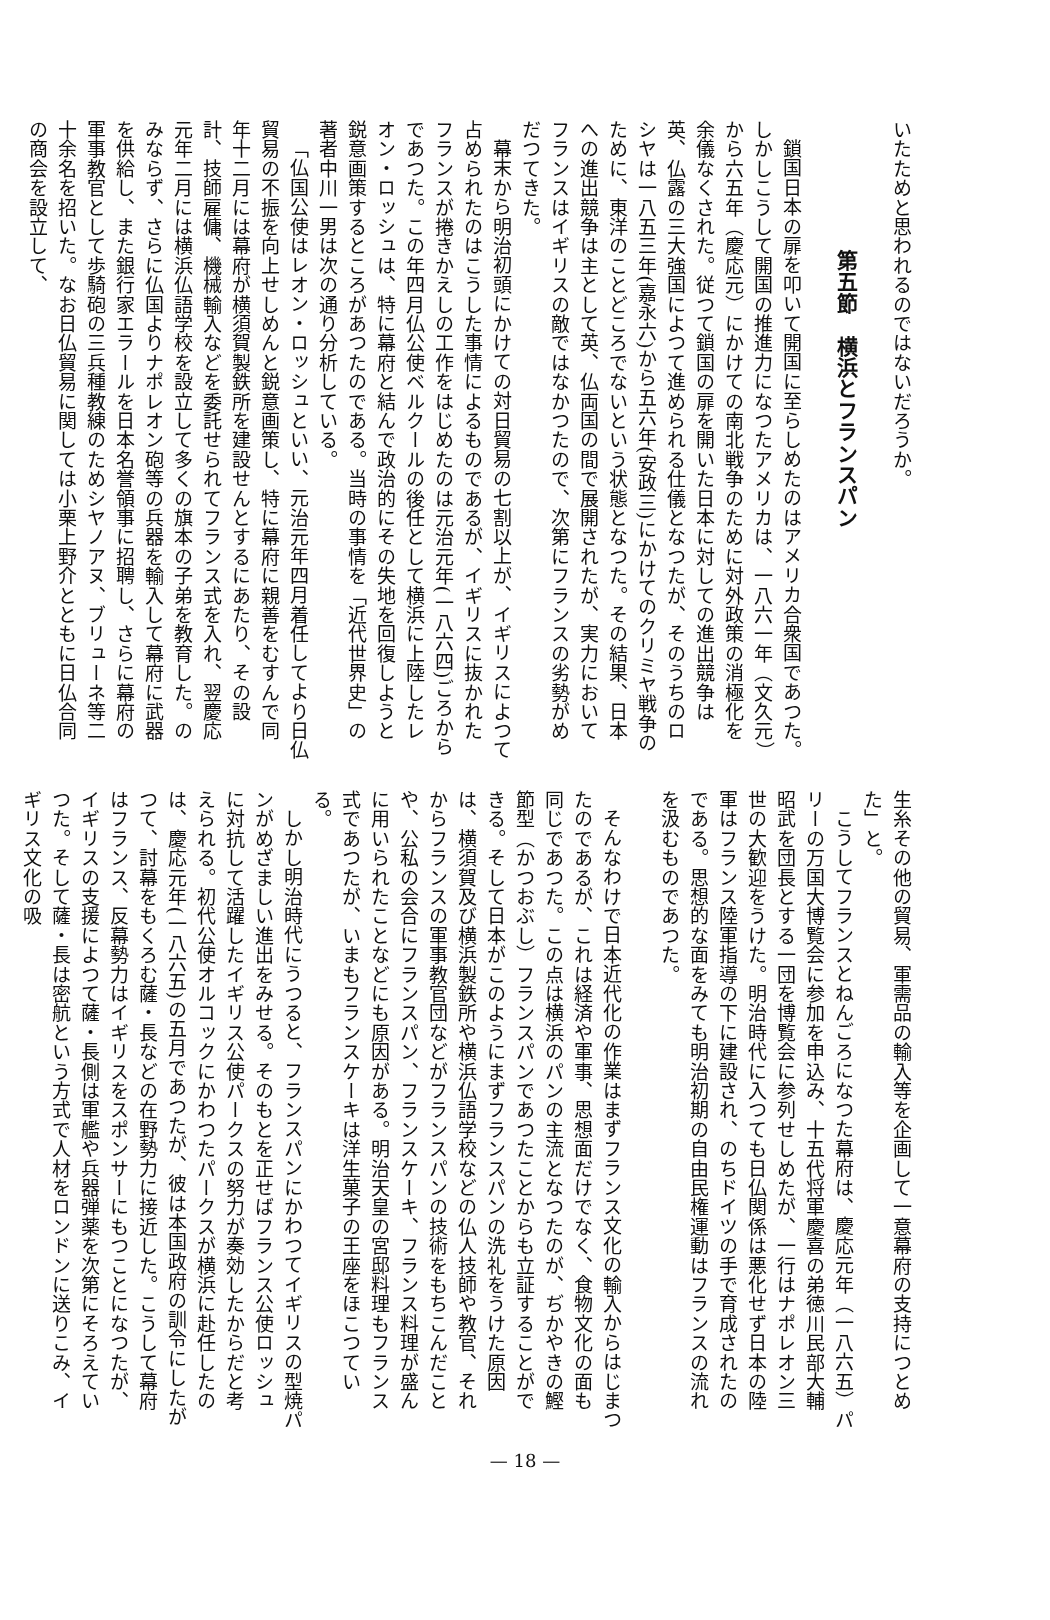いたためと思われるのではないだろうか。
第五節　横浜とフランスパン
鎖国日本の扉を叩いて開国に至らしめたのはアメリカ合衆国であつた。しかしこうして開国の推進力になつたアメリカは、一八六一年（文久元）から六五年（慶応元）にかけての南北戦争のために対外政策の消極化を余儀なくされた。従つて鎖国の扉を開いた日本に対しての進出競争は英、仏露の三大強国によつて進められる仕儀となつたが、そのうちのロシヤは一八五三年(嘉永六)から五六年(安政三)にかけてのクリミヤ戦争のために、東洋のことどころでないという状態となつた。その結果、日本への進出競争は主として英、仏両国の間で展開されたが、実力においてフランスはイギリスの敵ではなかつたので、次第にフランスの劣勢がめだつてきた。
幕末から明治初頭にかけての対日貿易の七割以上が、イギリスによつて占められたのはこうした事情によるものであるが、イギリスに抜かれたフランスが捲きかえしの工作をはじめたのは元治元年(一八六四)ごろからであつた。この年四月仏公使ベルクールの後任として横浜に上陸したレオン・ロッシュは、特に幕府と結んで政治的にその失地を回復しようと鋭意画策するところがあつたのである。当時の事情を「近代世界史」の著者中川一男は次の通り分析している。
「仏国公使はレオン・ロッシュといい、元治元年四月着任してより日仏貿易の不振を向上せしめんと鋭意画策し、特に幕府に親善をむすんで同年十二月には幕府が横須賀製鉄所を建設せんとするにあたり、その設計、技師雇傭、機械輸入などを委託せられてフランス式を入れ、翌慶応元年二月には横浜仏語学校を設立して多くの旗本の子弟を教育した。のみならず、さらに仏国よりナポレオン砲等の兵器を輸入して幕府に武器を供給し、また銀行家エラールを日本名誉領事に招聘し、さらに幕府の軍事教官として歩騎砲の三兵種教練のためシヤノアヌ、ブリューネ等二十余名を招いた。なお日仏貿易に関しては小栗上野介とともに日仏合同の商会を設立して、
生糸その他の貿易、軍需品の輸入等を企画して一意幕府の支持につとめた」と。
こうしてフランスとねんごろになつた幕府は、慶応元年（一八六五）パリーの万国大博覧会に参加を申込み、十五代将軍慶喜の弟徳川民部大輔昭武を団長とする一団を博覧会に参列せしめたが、一行はナポレオン三世の大歓迎をうけた。明治時代に入つても日仏関係は悪化せず日本の陸軍はフランス陸軍指導の下に建設され、のちドイツの手で育成されたのである。思想的な面をみても明治初期の自由民権運動はフランスの流れを汲むものであつた。
そんなわけで日本近代化の作業はまずフランス文化の輸入からはじまつたのであるが、これは経済や軍事、思想面だけでなく、食物文化の面も同じであつた。この点は横浜のパンの主流となつたのが、ぢかやきの鰹節型（かつおぶし）フランスパンであつたことからも立証することができる。そして日本がこのようにまずフランスパンの洗礼をうけた原因は、横須賀及び横浜製鉄所や横浜仏語学校などの仏人技師や教官、それからフランスの軍事教官団などがフランスパンの技術をもちこんだことや、公私の会合にフランスパン、フランスケーキ、フランス料理が盛んに用いられたことなどにも原因がある。明治天皇の宮邸料理もフランス式であつたが、いまもフランスケーキは洋生菓子の王座をほこつている。
しかし明治時代にうつると、フランスパンにかわつてイギリスの型焼パンがめざましい進出をみせる。そのもとを正せばフランス公使ロッシュに対抗して活躍したイギリス公使パークスの努力が奏効したからだと考えられる。初代公使オルコックにかわつたパークスが横浜に赴任したのは、慶応元年(一八六五)の五月であつたが、彼は本国政府の訓令にしたがつて、討幕をもくろむ薩・長などの在野勢力に接近した。こうして幕府はフランス、反幕勢力はイギリスをスポンサーにもつことになつたが、イギリスの支援によつて薩・長側は軍艦や兵器弾薬を次第にそろえていつた。そして薩・長は密航という方式で人材をロンドンに送りこみ、イギリス文化の吸
— 18 —